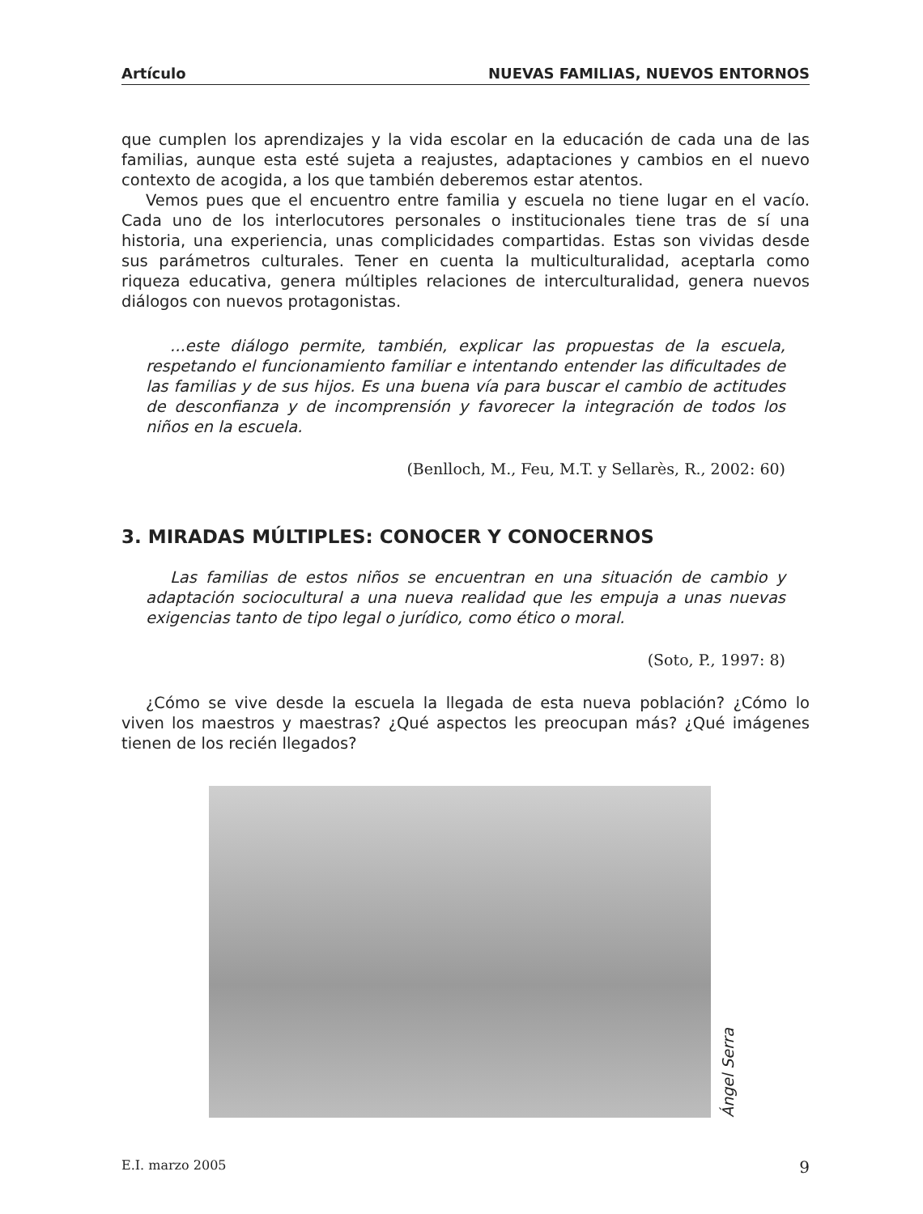Artículo NUEVAS FAMILIAS, NUEVOS ENTORNOS
que cumplen los aprendizajes y la vida escolar en la educación de cada una de las familias, aunque esta esté sujeta a reajustes, adaptaciones y cambios en el nuevo contexto de acogida, a los que también deberemos estar atentos.
Vemos pues que el encuentro entre familia y escuela no tiene lugar en el vacío. Cada uno de los interlocutores personales o institucionales tiene tras de sí una historia, una experiencia, unas complicidades compartidas. Estas son vividas desde sus parámetros culturales. Tener en cuenta la multiculturalidad, aceptarla como riqueza educativa, genera múltiples relaciones de interculturalidad, genera nuevos diálogos con nuevos protagonistas.
...este diálogo permite, también, explicar las propuestas de la escuela, respetando el funcionamiento familiar e intentando entender las dificultades de las familias y de sus hijos. Es una buena vía para buscar el cambio de actitudes de desconfianza y de incomprensión y favorecer la integración de todos los niños en la escuela.
(Benlloch, M., Feu, M.T. y Sellarès, R., 2002: 60)
3. MIRADAS MÚLTIPLES: CONOCER Y CONOCERNOS
Las familias de estos niños se encuentran en una situación de cambio y adaptación sociocultural a una nueva realidad que les empuja a unas nuevas exigencias tanto de tipo legal o jurídico, como ético o moral.
(Soto, P., 1997: 8)
¿Cómo se vive desde la escuela la llegada de esta nueva población? ¿Cómo lo viven los maestros y maestras? ¿Qué aspectos les preocupan más? ¿Qué imágenes tienen de los recién llegados?
Ángel Serra
E.I. marzo 2005 9